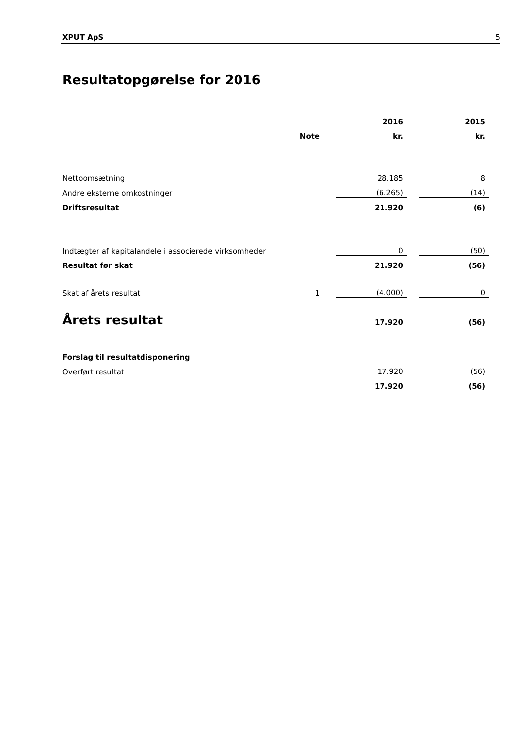XPUT ApS 5
Resultatopgørelse for 2016
| | | | 2016 | | 2015 |
| | Note | | kr. | | kr. |
| Nettoomsætning | | | 28.185 | | 8 |
| Andre eksterne omkostninger | | | (6.265) | | (14) |
| Driftsresultat | | | 21.920 | | (6) |
| Indtægter af kapitalandele i associerede virksomheder | | | 0 | | (50) |
| Resultat før skat | | | 21.920 | | (56) |
| Skat af årets resultat | 1 | | (4.000) | | 0 |
| Årets resultat | | | 17.920 | | (56) |
| Forslag til resultatdisponering | | | | | |
| Overført resultat | | | 17.920 | | (56) |
| | | | 17.920 | | (56) |